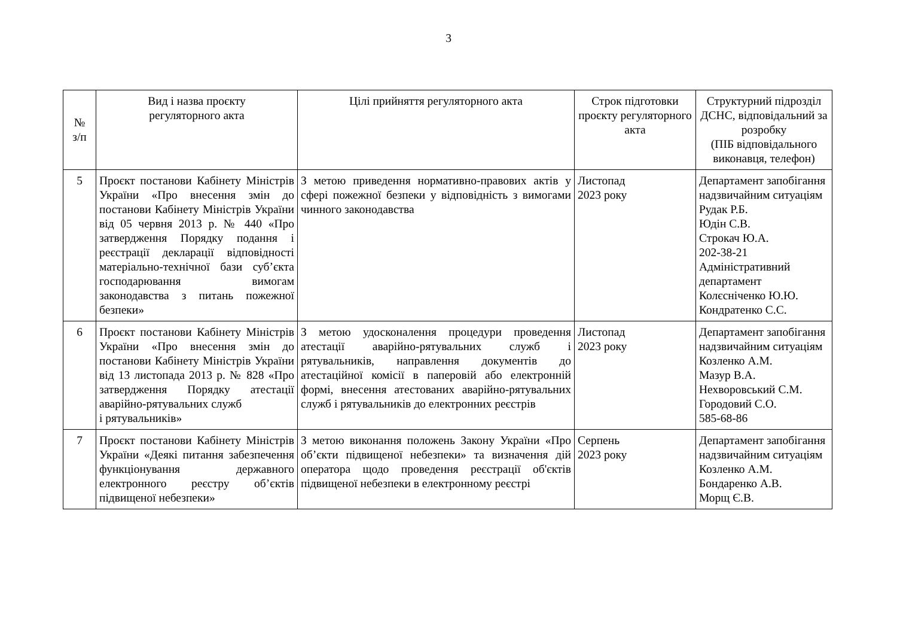3
| № з/п | Вид і назва проєкту регуляторного акта | Цілі прийняття регуляторного акта | Строк підготовки проєкту регуляторного акта | Структурний підрозділ ДСНС, відповідальний за розробку (ПІБ відповідального виконавця, телефон) |
| --- | --- | --- | --- | --- |
| 5 | Проєкт постанови Кабінету Міністрів України «Про внесення змін до постанови Кабінету Міністрів України від 05 червня 2013 р. № 440 «Про затвердження Порядку подання і реєстрації декларації відповідності матеріально-технічної бази суб’єкта господарювання вимогам законодавства з питань пожежної безпеки» | З метою приведення нормативно-правових актів у сфері пожежної безпеки у відповідність з вимогами чинного законодавства | Листопад 2023 року | Департамент запобігання надзвичайним ситуаціям Рудак Р.Б. Юдін С.В. Строкач Ю.А. 202-38-21 Адміністративний департамент Колєсніченко Ю.Ю. Кондратенко С.С. |
| 6 | Проєкт постанови Кабінету Міністрів України «Про внесення змін до постанови Кабінету Міністрів України від 13 листопада 2013 р. № 828 «Про затвердження Порядку атестації аварійно-рятувальних служб і рятувальників» | З метою удосконалення процедури проведення атестації аварійно-рятувальних служб і рятувальників, направлення документів до атестаційної комісії в паперовій або електронній формі, внесення атестованих аварійно-рятувальних служб і рятувальників до електронних реєстрів | Листопад 2023 року | Департамент запобігання надзвичайним ситуаціям Козленко А.М. Мазур В.А. Нехворовський С.М. Городовий С.О. 585-68-86 |
| 7 | Проєкт постанови Кабінету Міністрів України «Деякі питання забезпечення функціонування державного електронного реєстру об’єктів підвищеної небезпеки» | З метою виконання положень Закону України «Про об’єкти підвищеної небезпеки» та визначення дій оператора щодо проведення реєстрації об'єктів підвищеної небезпеки в електронному реєстрі | Серпень 2023 року | Департамент запобігання надзвичайним ситуаціям Козленко А.М. Бондаренко А.В. Морщ Є.В. |